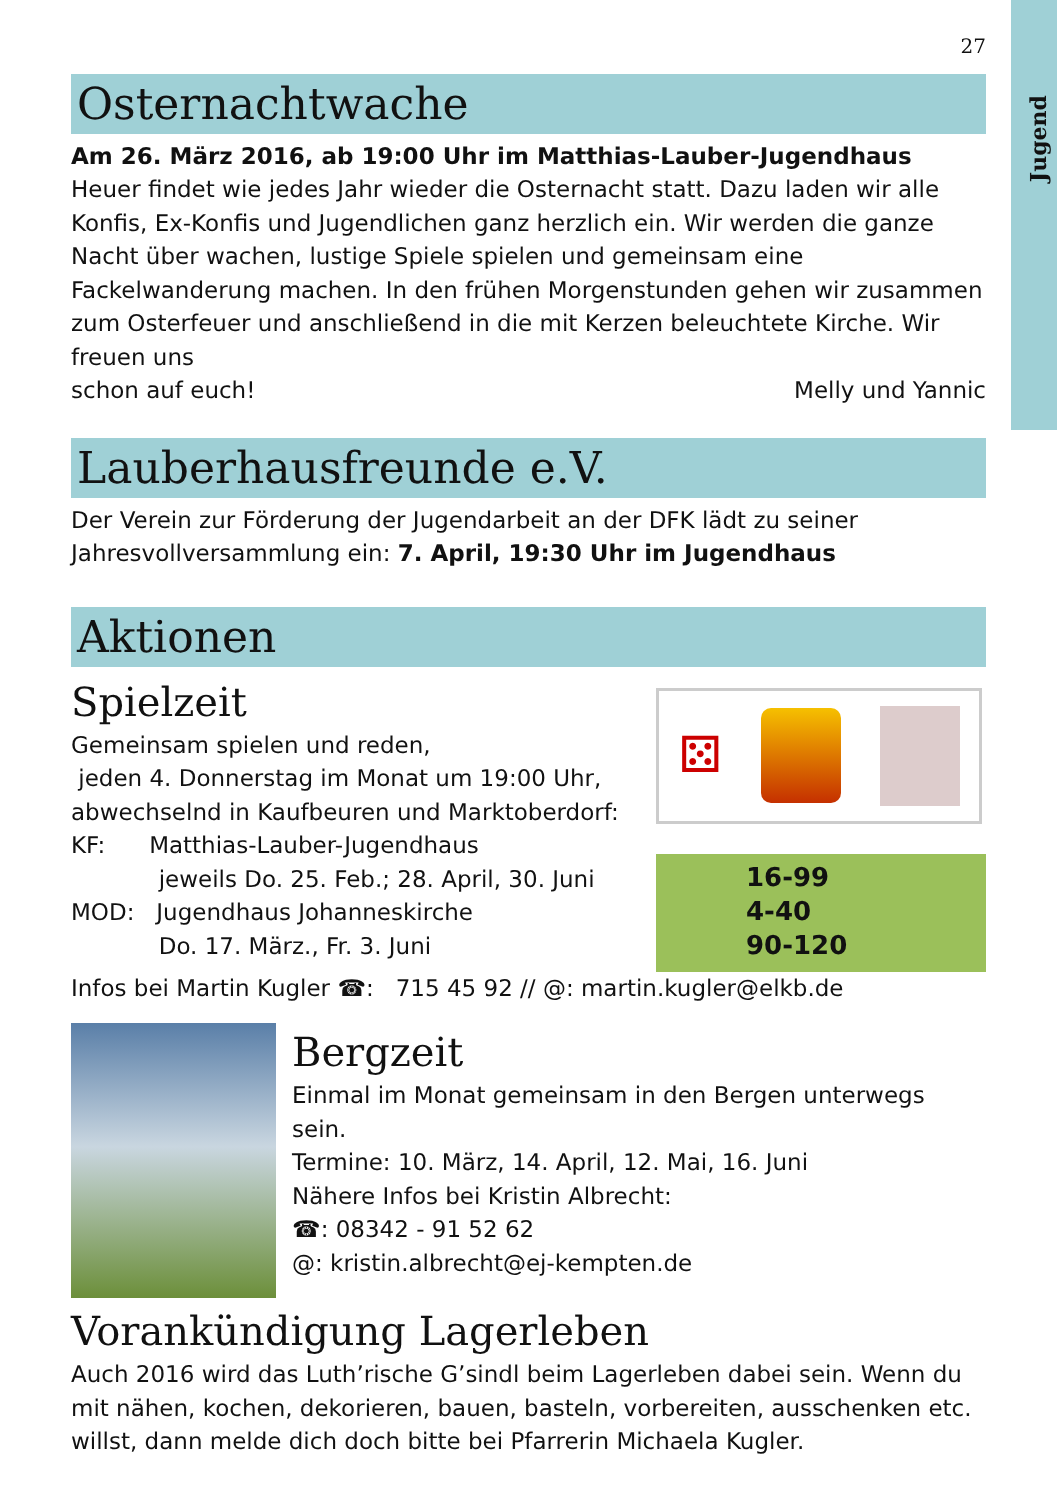Jugend
27
Osternachtwache
Am 26. März 2016, ab 19:00 Uhr im Matthias-Lauber-Jugendhaus
Heuer findet wie jedes Jahr wieder die Osternacht statt. Dazu laden wir alle Konfis, Ex-Konfis und Jugendlichen ganz herzlich ein. Wir werden die ganze Nacht über wachen, lustige Spiele spielen und gemeinsam eine Fackelwanderung machen. In den frühen Morgenstunden gehen wir zusammen zum Osterfeuer und anschließend in die mit Kerzen beleuchtete Kirche. Wir freuen uns
schon auf euch! Melly und Yannic
Lauberhausfreunde e.V.
Der Verein zur Förderung der Jugendarbeit an der DFK lädt zu seiner Jahresvollversammlung ein: 7. April, 19:30 Uhr im Jugendhaus
Aktionen
Spielzeit
Gemeinsam spielen und reden,
jeden 4. Donnerstag im Monat um 19:00 Uhr,
abwechselnd in Kaufbeuren und Marktoberdorf:
KF: Matthias-Lauber-Jugendhaus
jeweils Do. 25. Feb.; 28. April, 30. Juni
MOD: Jugendhaus Johanneskirche
Do. 17. März., Fr. 3. Juni
⚄
16-99
4-40
90-120
Infos bei Martin Kugler ☎: 715 45 92 // @: martin.kugler@elkb.de
Bergzeit
Einmal im Monat gemeinsam in den Bergen unterwegs sein.
Termine: 10. März, 14. April, 12. Mai, 16. Juni
Nähere Infos bei Kristin Albrecht:
☎: 08342 - 91 52 62
@: kristin.albrecht@ej-kempten.de
Vorankündigung Lagerleben
Auch 2016 wird das Luth’rische G’sindl beim Lagerleben dabei sein. Wenn du mit nähen, kochen, dekorieren, bauen, basteln, vorbereiten, ausschenken etc. willst, dann melde dich doch bitte bei Pfarrerin Michaela Kugler.